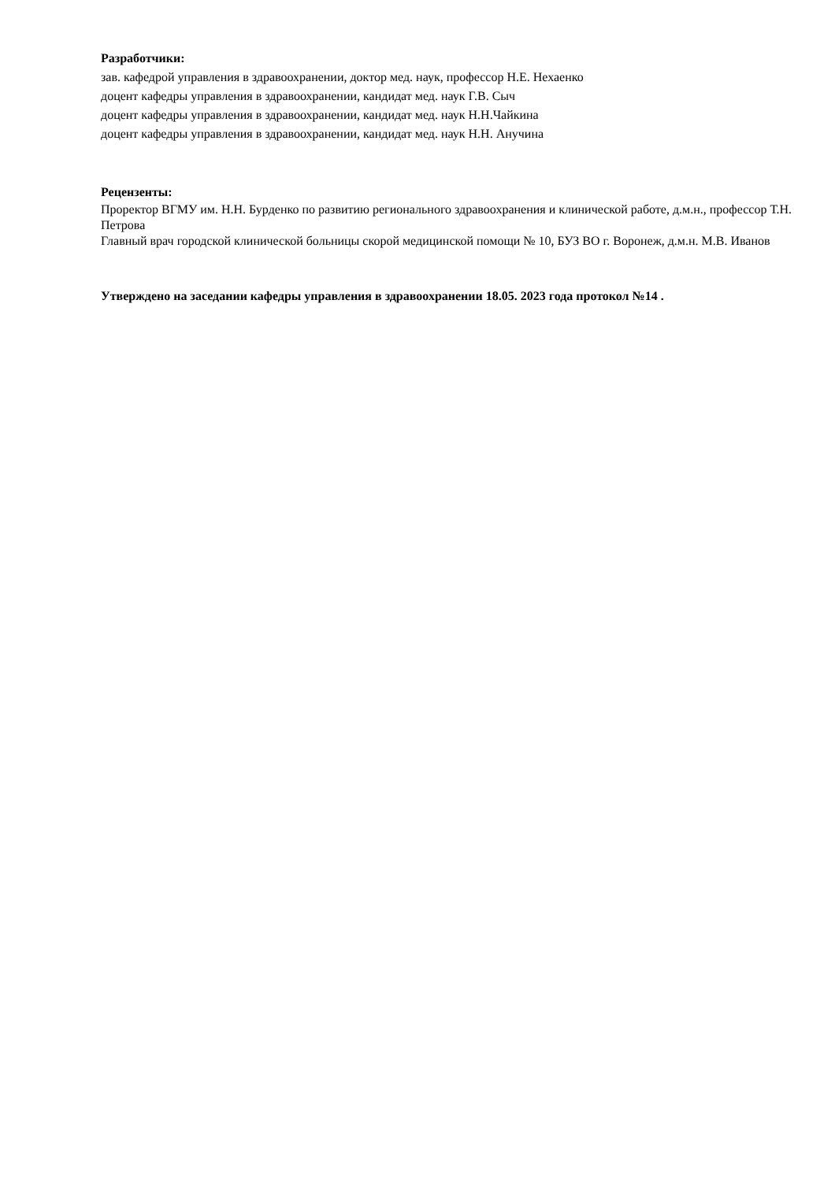Разработчики:
зав. кафедрой управления в здравоохранении, доктор мед. наук, профессор Н.Е. Нехаенко
доцент кафедры управления в здравоохранении, кандидат мед. наук Г.В. Сыч
доцент кафедры управления в здравоохранении, кандидат мед. наук Н.Н.Чайкина
доцент кафедры управления в здравоохранении, кандидат мед. наук Н.Н. Анучина
Рецензенты:
Проректор ВГМУ им. Н.Н. Бурденко по развитию регионального здравоохранения и клинической работе, д.м.н., профессор Т.Н. Петрова
Главный врач городской клинической больницы скорой медицинской помощи № 10, БУЗ ВО г. Воронеж, д.м.н. М.В. Иванов
Утверждено на заседании кафедры управления в здравоохранении 18.05. 2023 года протокол №14 .